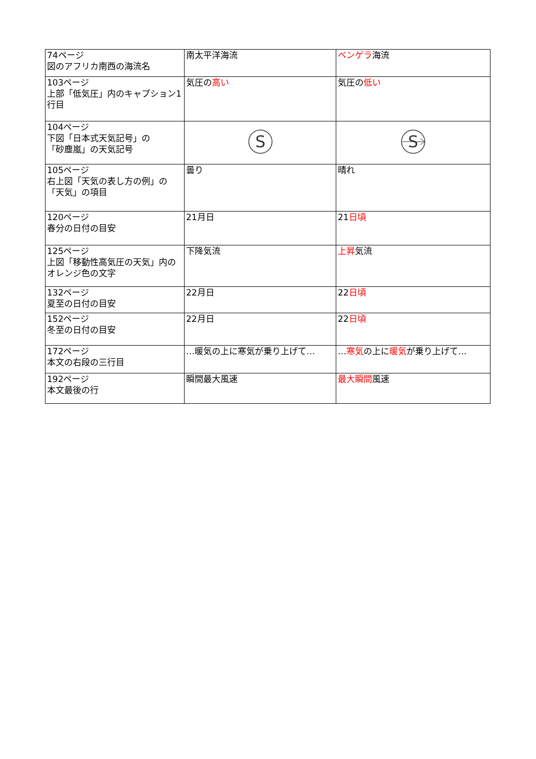| 74ページ 図のアフリカ南西の海流名 | 南太平洋海流 | ベンゲラ 海流 |
| 103ページ 上部「低気圧」内のキャプション1行目 | 気圧の 高い | 気圧の 低い |
| 104ページ 下図「日本式天気記号」の 「砂塵嵐」の天気記号 | S | S |
| 105ページ 右上図「天気の表し方の例」の 「天気」の項目 | 曇り | 晴れ |
| 120ページ 春分の日付の目安 | 21月日 | 21 日頃 |
| 125ページ 上図「移動性高気圧の天気」内のオレンジ色の文字 | 下降気流 | 上昇 気流 |
| 132ページ 夏至の日付の目安 | 22月日 | 22 日頃 |
| 152ページ 冬至の日付の目安 | 22月日 | 22 日頃 |
| 172ページ 本文の右段の三行目 | …暖気の上に寒気が乗り上げて… | … 寒気 の上に 暖気 が乗り上げて… |
| 192ページ 本文最後の行 | 瞬間最大風速 | 最大瞬間 風速 |